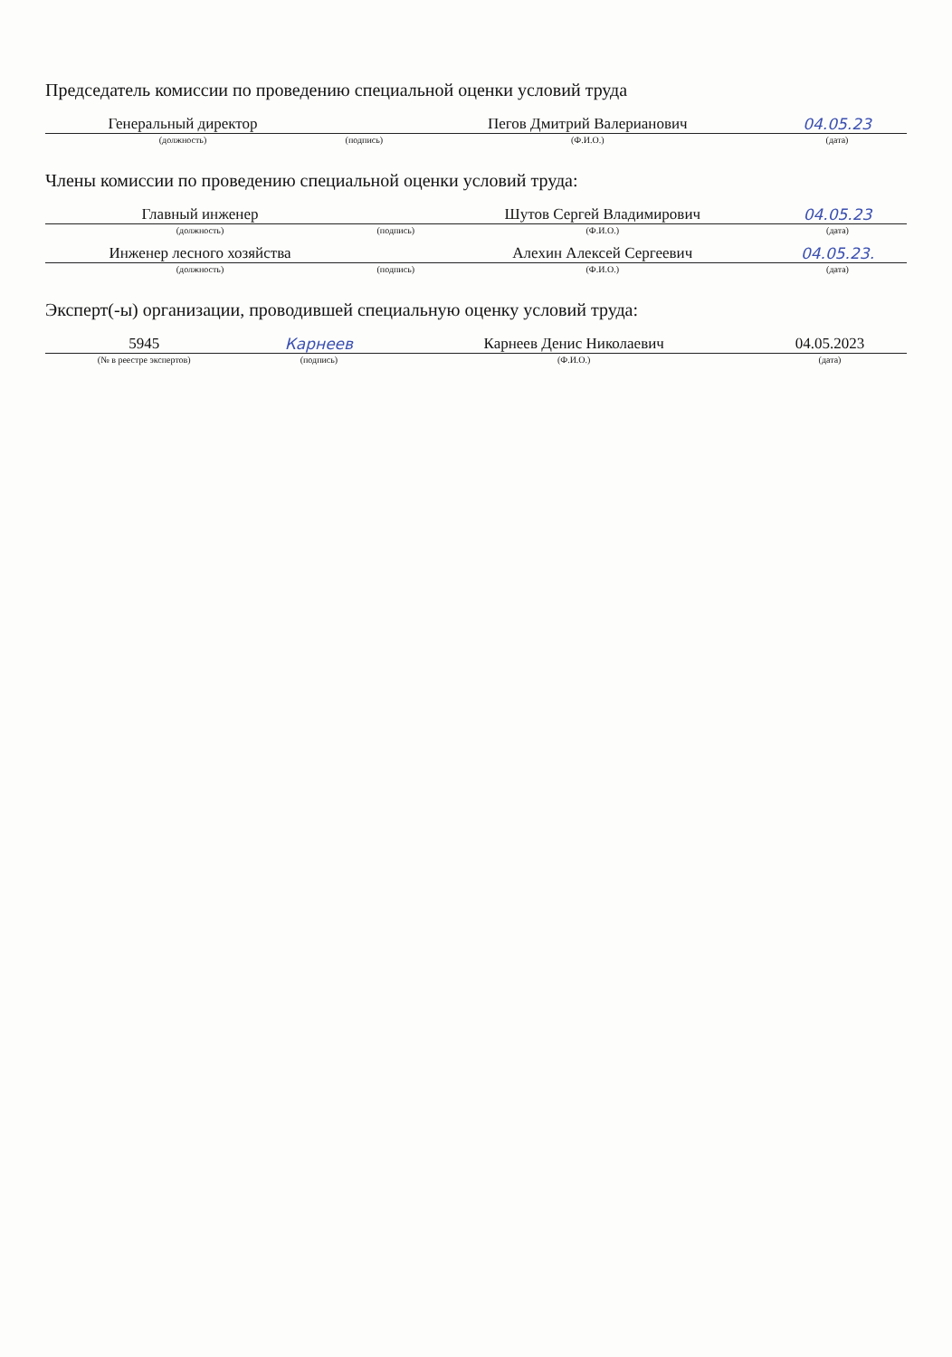Председатель комиссии по проведению специальной оценки условий труда
| Генеральный директор | | Пегов Дмитрий Валерианович | 04.05.23 |
| (должность) | (подпись) | (Ф.И.О.) | (дата) |
Члены комиссии по проведению специальной оценки условий труда:
| Главный инженер | | Шутов Сергей Владимирович | 04.05.23 |
| (должность) | (подпись) | (Ф.И.О.) | (дата) |
| Инженер лесного хозяйства | | Алехин Алексей Сергеевич | 04.05.23. |
| (должность) | (подпись) | (Ф.И.О.) | (дата) |
Эксперт(-ы) организации, проводившей специальную оценку условий труда:
| 5945 | Карнеев | Карнеев Денис Николаевич | 04.05.2023 |
| (№ в реестре экспертов) | (подпись) | (Ф.И.О.) | (дата) |